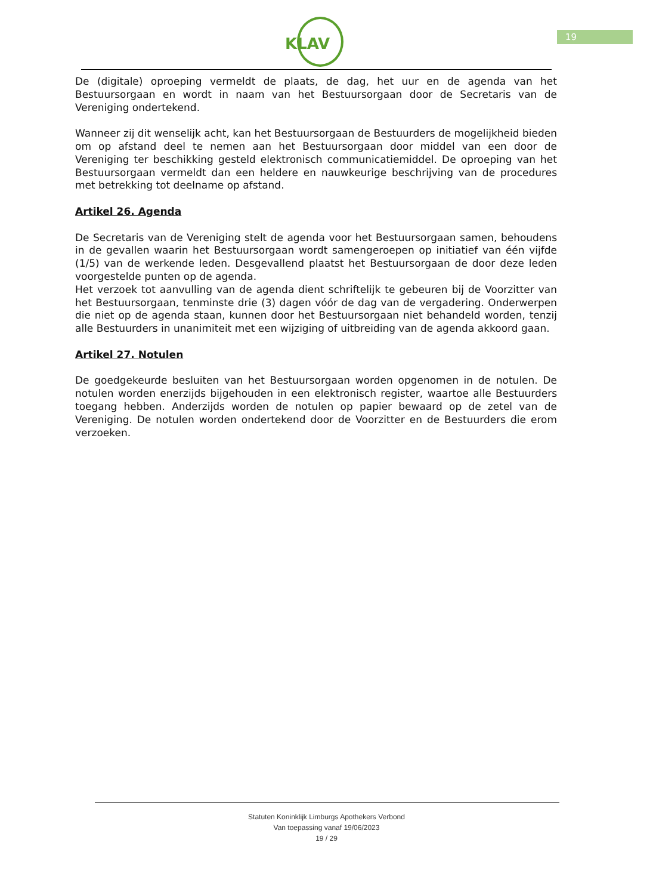KLAV
19
De (digitale) oproeping vermeldt de plaats, de dag, het uur en de agenda van het Bestuursorgaan en wordt in naam van het Bestuursorgaan door de Secretaris van de Vereniging ondertekend.
Wanneer zij dit wenselijk acht, kan het Bestuursorgaan de Bestuurders de mogelijkheid bieden om op afstand deel te nemen aan het Bestuursorgaan door middel van een door de Vereniging ter beschikking gesteld elektronisch communicatiemiddel. De oproeping van het Bestuursorgaan vermeldt dan een heldere en nauwkeurige beschrijving van de procedures met betrekking tot deelname op afstand.
Artikel 26. Agenda
De Secretaris van de Vereniging stelt de agenda voor het Bestuursorgaan samen, behoudens in de gevallen waarin het Bestuursorgaan wordt samengeroepen op initiatief van één vijfde (1/5) van de werkende leden. Desgevallend plaatst het Bestuursorgaan de door deze leden voorgestelde punten op de agenda.
Het verzoek tot aanvulling van de agenda dient schriftelijk te gebeuren bij de Voorzitter van het Bestuursorgaan, tenminste drie (3) dagen vóór de dag van de vergadering. Onderwerpen die niet op de agenda staan, kunnen door het Bestuursorgaan niet behandeld worden, tenzij alle Bestuurders in unanimiteit met een wijziging of uitbreiding van de agenda akkoord gaan.
Artikel 27. Notulen
De goedgekeurde besluiten van het Bestuursorgaan worden opgenomen in de notulen. De notulen worden enerzijds bijgehouden in een elektronisch register, waartoe alle Bestuurders toegang hebben. Anderzijds worden de notulen op papier bewaard op de zetel van de Vereniging. De notulen worden ondertekend door de Voorzitter en de Bestuurders die erom verzoeken.
Statuten Koninklijk Limburgs Apothekers Verbond
Van toepassing vanaf 19/06/2023
19 / 29